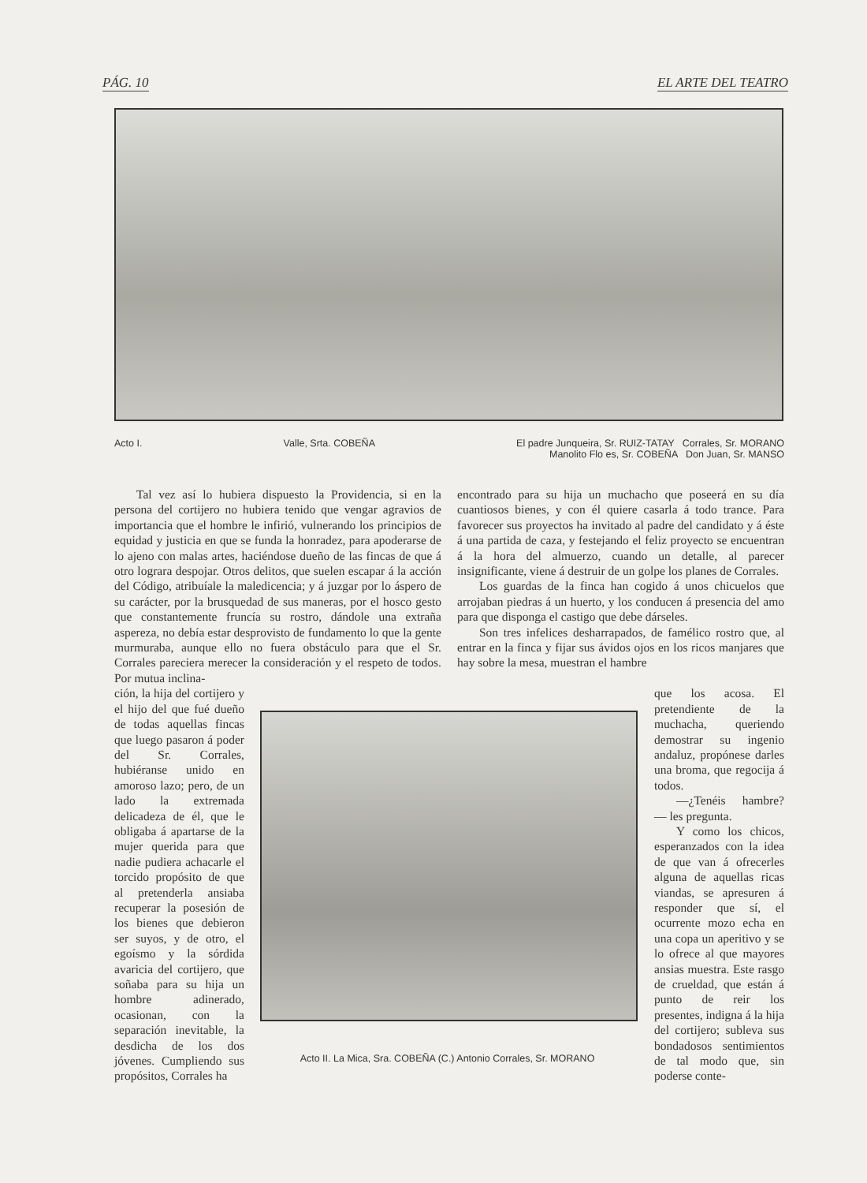PÁG. 10 EL ARTE DEL TEATRO
Acto I. Valle, Srta. COBEÑA El padre Junqueira, Sr. RUIZ-TATAY Corrales, Sr. MORANO
Manolito Flo es, Sr. COBEÑA Don Juan, Sr. MANSO
Tal vez así lo hubiera dispuesto la Providencia, si en la persona del cortijero no hubiera tenido que vengar agravios de importancia que el hombre le infirió, vulnerando los principios de equidad y justicia en que se funda la honradez, para apoderarse de lo ajeno con malas artes, haciéndose dueño de las fincas de que á otro lograra despojar. Otros delitos, que suelen escapar á la acción del Código, atribuíale la maledicencia; y á juzgar por lo áspero de su carácter, por la brusquedad de sus maneras, por el hosco gesto que constantemente fruncía su rostro, dándole una extraña aspereza, no debía estar desprovisto de fundamento lo que la gente murmuraba, aunque ello no fuera obstáculo para que el Sr. Corrales pareciera merecer la consideración y el respeto de todos. Por mutua inclina-
encontrado para su hija un muchacho que poseerá en su día cuantiosos bienes, y con él quiere casarla á todo trance. Para favorecer sus proyectos ha invitado al padre del candidato y á éste á una partida de caza, y festejando el feliz proyecto se encuentran á la hora del almuerzo, cuando un detalle, al parecer insignificante, viene á destruir de un golpe los planes de Corrales.
Los guardas de la finca han cogido á unos chicuelos que arrojaban piedras á un huerto, y los conducen á presencia del amo para que disponga el castigo que debe dárseles.
Son tres infelices desharrapados, de famélico rostro que, al entrar en la finca y fijar sus ávidos ojos en los ricos manjares que hay sobre la mesa, muestran el hambre
ción, la hija del cortijero y el hijo del que fué dueño de todas aquellas fincas que luego pasaron á poder del Sr. Corrales, hubiéranse unido en amoroso lazo; pero, de un lado la extremada delicadeza de él, que le obligaba á apartarse de la mujer querida para que nadie pudiera achacarle el torcido propósito de que al pretenderla ansiaba recuperar la posesión de los bienes que debieron ser suyos, y de otro, el egoísmo y la sórdida avaricia del cortijero, que soñaba para su hija un hombre adinerado, ocasionan, con la separación inevitable, la desdicha de los dos jóvenes. Cumpliendo sus propósitos, Corrales ha
Acto II. La Mica, Sra. COBEÑA (C.) Antonio Corrales, Sr. MORANO
que los acosa. El pretendiente de la muchacha, queriendo demostrar su ingenio andaluz, propónese darles una broma, que regocija á todos.
—¿Tenéis hambre? — les pregunta.
Y como los chicos, esperanzados con la idea de que van á ofrecerles alguna de aquellas ricas viandas, se apresuren á responder que sí, el ocurrente mozo echa en una copa un aperitivo y se lo ofrece al que mayores ansias muestra. Este rasgo de crueldad, que están á punto de reir los presentes, indigna á la hija del cortijero; subleva sus bondadosos sentimientos de tal modo que, sin poderse conte-